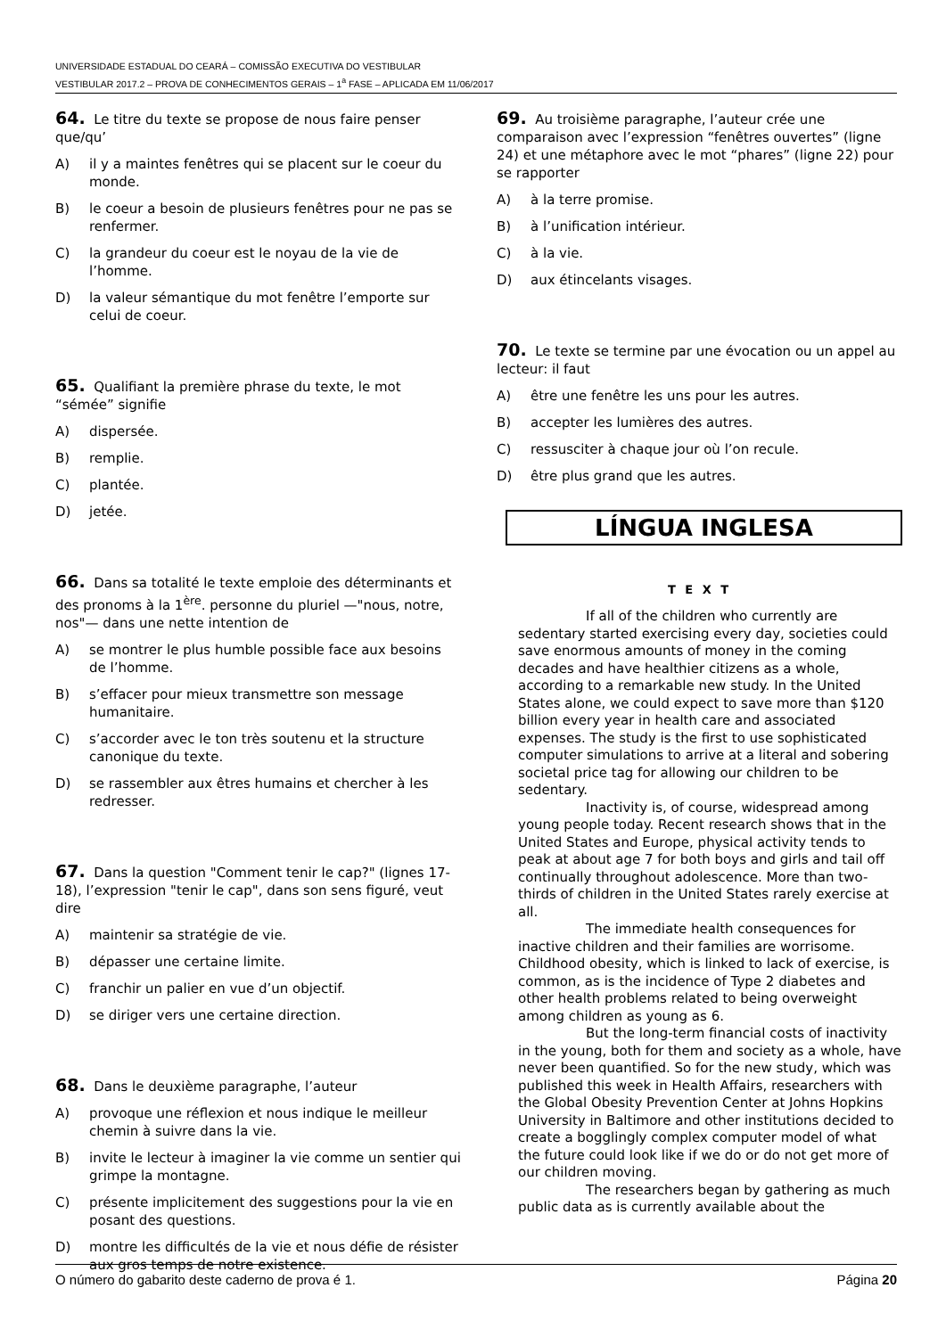UNIVERSIDADE ESTADUAL DO CEARÁ – COMISSÃO EXECUTIVA DO VESTIBULAR
VESTIBULAR 2017.2 – PROVA DE CONHECIMENTOS GERAIS – 1<sup>a</sup> FASE – APLICADA EM 11/06/2017
64. Le titre du texte se propose de nous faire penser que/qu’
A) il y a maintes fenêtres qui se placent sur le coeur du monde.
B) le coeur a besoin de plusieurs fenêtres pour ne pas se renfermer.
C) la grandeur du coeur est le noyau de la vie de l’homme.
D) la valeur sémantique du mot fenêtre l’emporte sur celui de coeur.
65. Qualifiant la première phrase du texte, le mot “sémée” signifie
A) dispersée.
B) remplie.
C) plantée.
D) jetée.
66. Dans sa totalité le texte emploie des déterminants et des pronoms à la 1<sup>ère</sup>. personne du pluriel —"nous, notre, nos"— dans une nette intention de
A) se montrer le plus humble possible face aux besoins de l’homme.
B) s’effacer pour mieux transmettre son message humanitaire.
C) s’accorder avec le ton très soutenu et la structure canonique du texte.
D) se rassembler aux êtres humains et chercher à les redresser.
67. Dans la question "Comment tenir le cap?" (lignes 17-18), l’expression "tenir le cap", dans son sens figuré, veut dire
A) maintenir sa stratégie de vie.
B) dépasser une certaine limite.
C) franchir un palier en vue d’un objectif.
D) se diriger vers une certaine direction.
68. Dans le deuxième paragraphe, l’auteur
A) provoque une réflexion et nous indique le meilleur chemin à suivre dans la vie.
B) invite le lecteur à imaginer la vie comme un sentier qui grimpe la montagne.
C) présente implicitement des suggestions pour la vie en posant des questions.
D) montre les difficultés de la vie et nous défie de résister aux gros temps de notre existence.
69. Au troisième paragraphe, l’auteur crée une comparaison avec l’expression “fenêtres ouvertes” (ligne 24) et une métaphore avec le mot “phares” (ligne 22) pour se rapporter
A) à la terre promise.
B) à l’unification intérieur.
C) à la vie.
D) aux étincelants visages.
70. Le texte se termine par une évocation ou un appel au lecteur: il faut
A) être une fenêtre les uns pour les autres.
B) accepter les lumières des autres.
C) ressusciter à chaque jour où l’on recule.
D) être plus grand que les autres.
LÍNGUA INGLESA
T E X T
If all of the children who currently are sedentary started exercising every day, societies could save enormous amounts of money in the coming decades and have healthier citizens as a whole, according to a remarkable new study. In the United States alone, we could expect to save more than $120 billion every year in health care and associated expenses. The study is the first to use sophisticated computer simulations to arrive at a literal and sobering societal price tag for allowing our children to be sedentary.
Inactivity is, of course, widespread among young people today. Recent research shows that in the United States and Europe, physical activity tends to peak at about age 7 for both boys and girls and tail off continually throughout adolescence. More than two-thirds of children in the United States rarely exercise at all.
The immediate health consequences for inactive children and their families are worrisome. Childhood obesity, which is linked to lack of exercise, is common, as is the incidence of Type 2 diabetes and other health problems related to being overweight among children as young as 6.
But the long-term financial costs of inactivity in the young, both for them and society as a whole, have never been quantified. So for the new study, which was published this week in Health Affairs, researchers with the Global Obesity Prevention Center at Johns Hopkins University in Baltimore and other institutions decided to create a bogglingly complex computer model of what the future could look like if we do or do not get more of our children moving.
The researchers began by gathering as much public data as is currently available about the
O número do gabarito deste caderno de prova é 1. Página 20